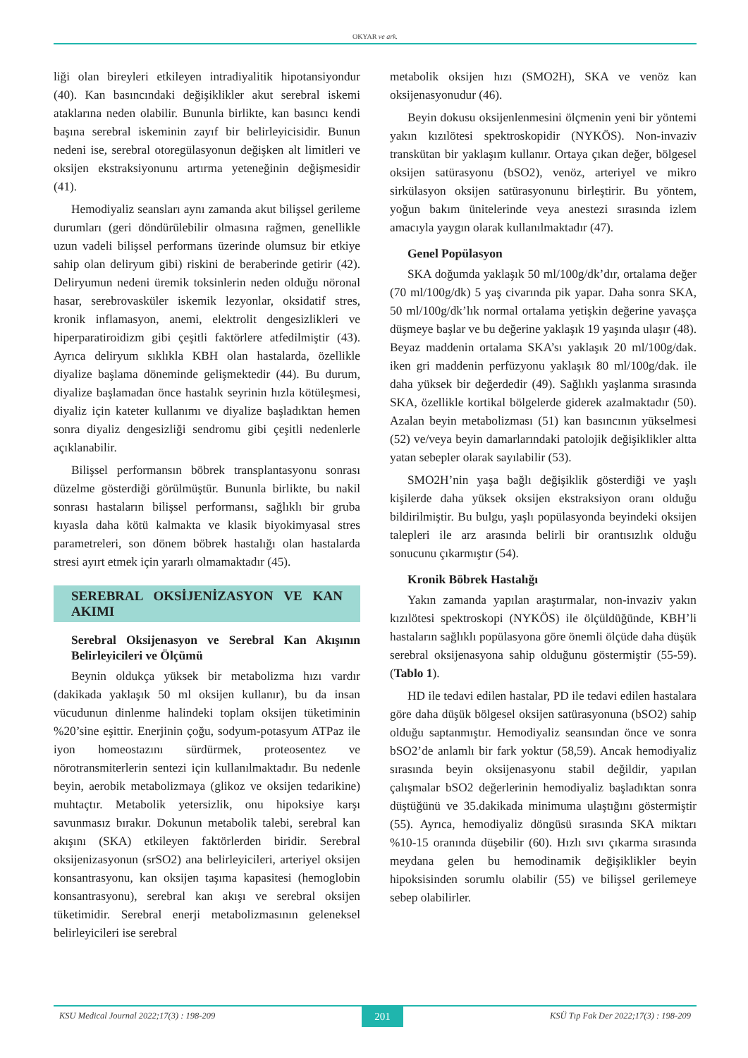OKYAR ve ark.
liği olan bireyleri etkileyen intradiyalitik hipotansiyondur (40). Kan basıncındaki değişiklikler akut serebral iskemi ataklarına neden olabilir. Bununla birlikte, kan basıncı kendi başına serebral iskeminin zayıf bir belirleyicisidir. Bunun nedeni ise, serebral otoregülasyonun değişken alt limitleri ve oksijen ekstraksiyonunu artırma yeteneğinin değişmesidir (41).
Hemodiyaliz seansları aynı zamanda akut bilişsel gerileme durumları (geri döndürülebilir olmasına rağmen, genellikle uzun vadeli bilişsel performans üzerinde olumsuz bir etkiye sahip olan deliryum gibi) riskini de beraberinde getirir (42). Deliryumun nedeni üremik toksinlerin neden olduğu nöronal hasar, serebrovasküler iskemik lezyonlar, oksidatif stres, kronik inflamasyon, anemi, elektrolit dengesizlikleri ve hiperparatiroidizm gibi çeşitli faktörlere atfedilmiştir (43). Ayrıca deliryum sıklıkla KBH olan hastalarda, özellikle diyalize başlama döneminde gelişmektedir (44). Bu durum, diyalize başlamadan önce hastalık seyrinin hızla kötüleşmesi, diyaliz için kateter kullanımı ve diyalize başladıktan hemen sonra diyaliz dengesizliği sendromu gibi çeşitli nedenlerle açıklanabilir.
Bilişsel performansın böbrek transplantasyonu sonrası düzelme gösterdiği görülmüştür. Bununla birlikte, bu nakil sonrası hastaların bilişsel performansı, sağlıklı bir gruba kıyasla daha kötü kalmakta ve klasik biyokimyasal stres parametreleri, son dönem böbrek hastalığı olan hastalarda stresi ayırt etmek için yararlı olmamaktadır (45).
SEREBRAL OKSİJENİZASYON VE KAN AKIMI
Serebral Oksijenasyon ve Serebral Kan Akışının Belirleyicileri ve Ölçümü
Beynin oldukça yüksek bir metabolizma hızı vardır (dakikada yaklaşık 50 ml oksijen kullanır), bu da insan vücudunun dinlenme halindeki toplam oksijen tüketiminin %20’sine eşittir. Enerjinin çoğu, sodyum-potasyum ATPaz ile iyon homeostazını sürdürmek, proteosentez ve nörotransmiterlerin sentezi için kullanılmaktadır. Bu nedenle beyin, aerobik metabolizmaya (glikoz ve oksijen tedarikine) muhtaçtır. Metabolik yetersizlik, onu hipoksiye karşı savunmasız bırakır. Dokunun metabolik talebi, serebral kan akışını (SKA) etkileyen faktörlerden biridir. Serebral oksijenizasyonun (srSO2) ana belirleyicileri, arteriyel oksijen konsantrasyonu, kan oksijen taşıma kapasitesi (hemoglobin konsantrasyonu), serebral kan akışı ve serebral oksijen tüketimidir. Serebral enerji metabolizmasının geleneksel belirleyicileri ise serebral
metabolik oksijen hızı (SMO2H), SKA ve venöz kan oksijenasyonudur (46).
Beyin dokusu oksijenlenmesini ölçmenin yeni bir yöntemi yakın kızılötesi spektroskopidir (NYKÖS). Non-invaziv transkütan bir yaklaşım kullanır. Ortaya çıkan değer, bölgesel oksijen satürasyonu (bSO2), venöz, arteriyel ve mikro sirkülasyon oksijen satürasyonunu birleştirir. Bu yöntem, yoğun bakım ünitelerinde veya anestezi sırasında izlem amacıyla yaygın olarak kullanılmaktadır (47).
Genel Popülasyon
SKA doğumda yaklaşık 50 ml/100g/dk’dır, ortalama değer (70 ml/100g/dk) 5 yaş civarında pik yapar. Daha sonra SKA, 50 ml/100g/dk’lık normal ortalama yetişkin değerine yavaşça düşmeye başlar ve bu değerine yaklaşık 19 yaşında ulaşır (48). Beyaz maddenin ortalama SKA’sı yaklaşık 20 ml/100g/dak. iken gri maddenin perfüzyonu yaklaşık 80 ml/100g/dak. ile daha yüksek bir değerdedir (49). Sağlıklı yaşlanma sırasında SKA, özellikle kortikal bölgelerde giderek azalmaktadır (50). Azalan beyin metabolizması (51) kan basıncının yükselmesi (52) ve/veya beyin damarlarındaki patolojik değişiklikler altta yatan sebepler olarak sayılabilir (53).
SMO2H’nin yaşa bağlı değişiklik gösterdiği ve yaşlı kişilerde daha yüksek oksijen ekstraksiyon oranı olduğu bildirilmiştir. Bu bulgu, yaşlı popülasyonda beyindeki oksijen talepleri ile arz arasında belirli bir orantısızlık olduğu sonucunu çıkarmıştır (54).
Kronik Böbrek Hastalığı
Yakın zamanda yapılan araştırmalar, non-invaziv yakın kızılötesi spektroskopi (NYKÖS) ile ölçüldüğünde, KBH’li hastaların sağlıklı popülasyona göre önemli ölçüde daha düşük serebral oksijenasyona sahip olduğunu göstermiştir (55-59). (Tablo 1).
HD ile tedavi edilen hastalar, PD ile tedavi edilen hastalara göre daha düşük bölgesel oksijen satürasyonuna (bSO2) sahip olduğu saptanmıştır. Hemodiyaliz seansından önce ve sonra bSO2’de anlamlı bir fark yoktur (58,59). Ancak hemodiyaliz sırasında beyin oksijenasyonu stabil değildir, yapılan çalışmalar bSO2 değerlerinin hemodiyaliz başladıktan sonra düştüğünü ve 35.dakikada minimuma ulaştığını göstermiştir (55). Ayrıca, hemodiyaliz döngüsü sırasında SKA miktarı %10-15 oranında düşebilir (60). Hızlı sıvı çıkarma sırasında meydana gelen bu hemodinamik değişiklikler beyin hipoksisinden sorumlu olabilir (55) ve bilişsel gerilemeye sebep olabilirler.
KSU Medical Journal 2022;17(3) : 198-209 201 KSÜ Tıp Fak Der 2022;17(3) : 198-209